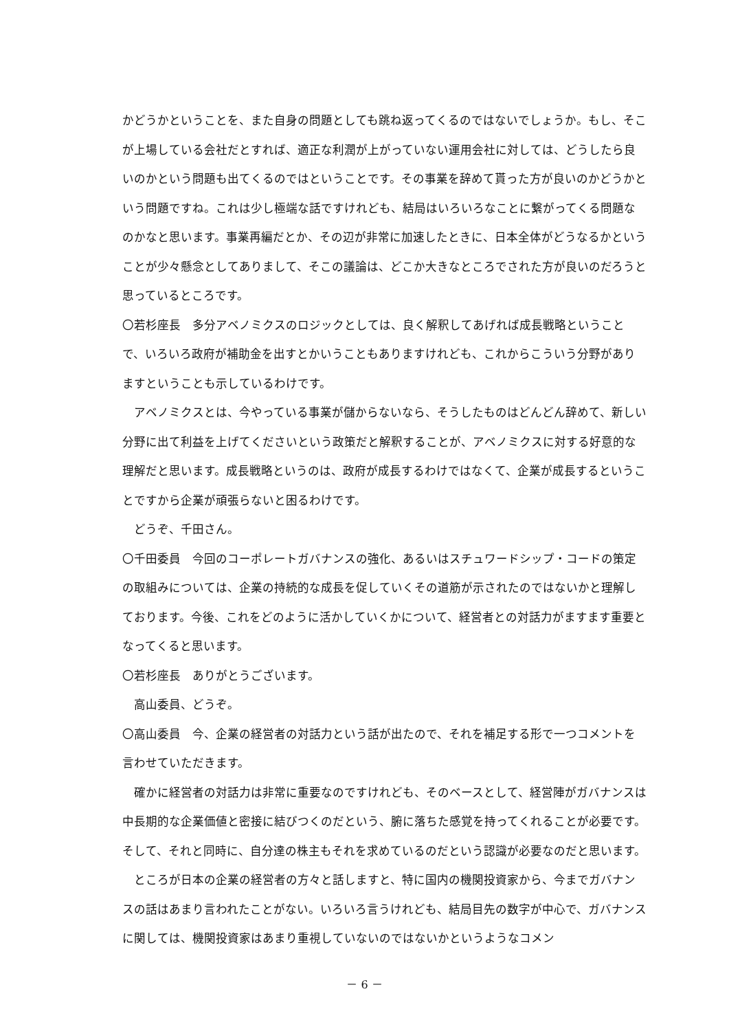かどうかということを、また自身の問題としても跳ね返ってくるのではないでしょうか。もし、そこが上場している会社だとすれば、適正な利潤が上がっていない運用会社に対しては、どうしたら良いのかという問題も出てくるのではということです。その事業を辞めて貰った方が良いのかどうかという問題ですね。これは少し極端な話ですけれども、結局はいろいろなことに繋がってくる問題なのかなと思います。事業再編だとか、その辺が非常に加速したときに、日本全体がどうなるかということが少々懸念としてありまして、そこの議論は、どこか大きなところでされた方が良いのだろうと思っているところです。
〇若杉座長　多分アベノミクスのロジックとしては、良く解釈してあげれば成長戦略ということで、いろいろ政府が補助金を出すとかいうこともありますけれども、これからこういう分野がありますということも示しているわけです。
アベノミクスとは、今やっている事業が儲からないなら、そうしたものはどんどん辞めて、新しい分野に出て利益を上げてくださいという政策だと解釈することが、アベノミクスに対する好意的な理解だと思います。成長戦略というのは、政府が成長するわけではなくて、企業が成長するということですから企業が頑張らないと困るわけです。
どうぞ、千田さん。
〇千田委員　今回のコーポレートガバナンスの強化、あるいはスチュワードシップ・コードの策定の取組みについては、企業の持続的な成長を促していくその道筋が示されたのではないかと理解しております。今後、これをどのように活かしていくかについて、経営者との対話力がますます重要となってくると思います。
〇若杉座長　ありがとうございます。
高山委員、どうぞ。
〇高山委員　今、企業の経営者の対話力という話が出たので、それを補足する形で一つコメントを言わせていただきます。
確かに経営者の対話力は非常に重要なのですけれども、そのベースとして、経営陣がガバナンスは中長期的な企業価値と密接に結びつくのだという、腑に落ちた感覚を持ってくれることが必要です。そして、それと同時に、自分達の株主もそれを求めているのだという認識が必要なのだと思います。
ところが日本の企業の経営者の方々と話しますと、特に国内の機関投資家から、今までガバナンスの話はあまり言われたことがない。いろいろ言うけれども、結局目先の数字が中心で、ガバナンスに関しては、機関投資家はあまり重視していないのではないかというようなコメン
－ 6 －